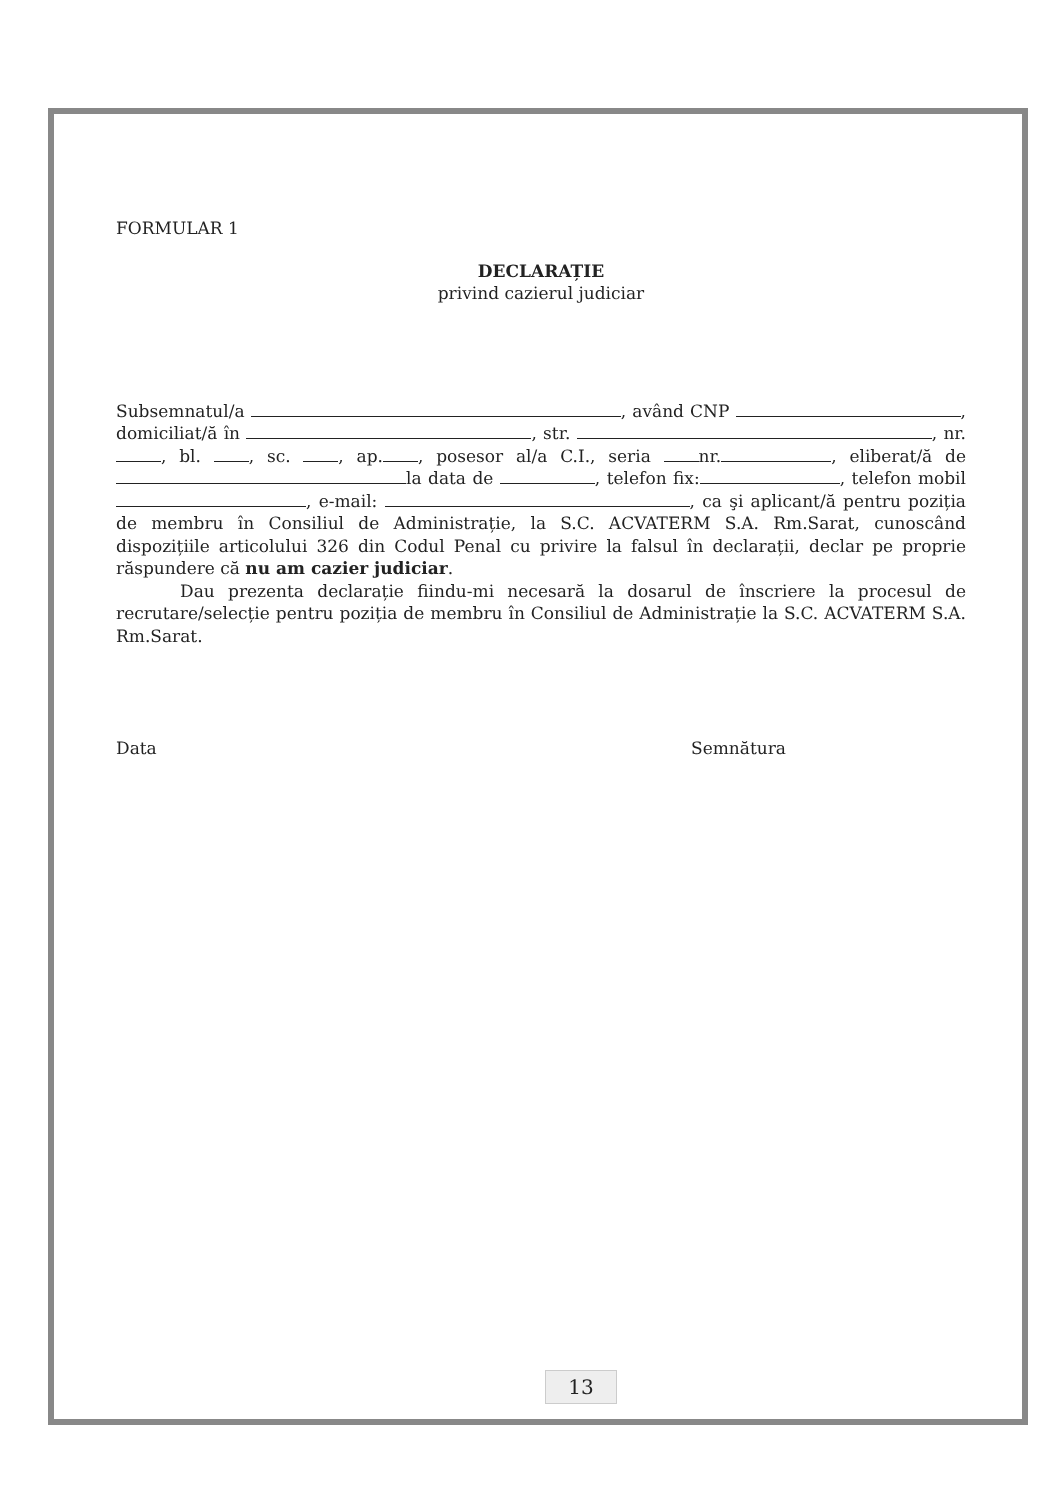FORMULAR 1
DECLARAȚIE
privind cazierul judiciar
Subsemnatul/a , având CNP , domiciliat/ă în , str. , nr. , bl. , sc. , ap. , posesor al/a C.I., seria nr. , eliberat/ă de la data de , telefon fix: , telefon mobil , e-mail: , ca şi aplicant/ă pentru poziția de membru în Consiliul de Administrație, la S.C. ACVATERM S.A. Rm.Sarat, cunoscând dispozițiile articolului 326 din Codul Penal cu privire la falsul în declarații, declar pe proprie răspundere că nu am cazier judiciar.
Dau prezenta declarație fiindu-mi necesară la dosarul de înscriere la procesul de recrutare/selecție pentru poziția de membru în Consiliul de Administrație la S.C. ACVATERM S.A. Rm.Sarat.
Data Semnătura
13